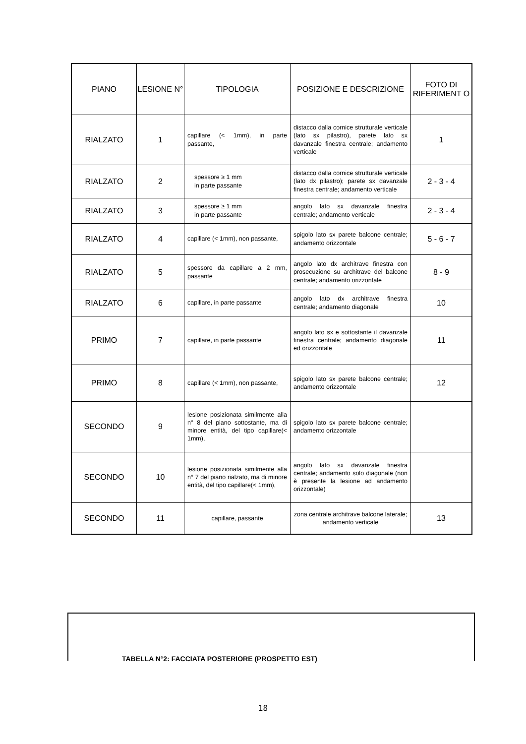| PIANO | LESIONE N° | TIPOLOGIA | POSIZIONE E DESCRIZIONE | FOTO DI RIFERIMENT O |
| --- | --- | --- | --- | --- |
| RIALZATO | 1 | capillare (< 1mm), in parte passante, | distacco dalla cornice strutturale verticale (lato sx pilastro), parete lato sx davanzale finestra centrale; andamento verticale | 1 |
| RIALZATO | 2 | spessore ≥ 1 mm in parte passante | distacco dalla cornice strutturale verticale (lato dx pilastro); parete sx davanzale finestra centrale; andamento verticale | 2 - 3 - 4 |
| RIALZATO | 3 | spessore ≥ 1 mm in parte passante | angolo lato sx davanzale finestra centrale; andamento verticale | 2 - 3 - 4 |
| RIALZATO | 4 | capillare (< 1mm), non passante, | spigolo lato sx parete balcone centrale; andamento orizzontale | 5 - 6 - 7 |
| RIALZATO | 5 | spessore da capillare a 2 mm, passante | angolo lato dx architrave finestra con prosecuzione su architrave del balcone centrale; andamento orizzontale | 8 - 9 |
| RIALZATO | 6 | capillare, in parte passante | angolo lato dx architrave finestra centrale; andamento diagonale | 10 |
| PRIMO | 7 | capillare, in parte passante | angolo lato sx e sottostante il davanzale finestra centrale; andamento diagonale ed orizzontale | 11 |
| PRIMO | 8 | capillare (< 1mm), non passante, | spigolo lato sx parete balcone centrale; andamento orizzontale | 12 |
| SECONDO | 9 | lesione posizionata similmente alla n° 8 del piano sottostante, ma di minore entità, del tipo capillare(< 1mm), | spigolo lato sx parete balcone centrale; andamento orizzontale | |
| SECONDO | 10 | lesione posizionata similmente alla n° 7 del piano rialzato, ma di minore entità, del tipo capillare(< 1mm), | angolo lato sx davanzale finestra centrale; andamento solo diagonale (non è presente la lesione ad andamento orizzontale) | |
| SECONDO | 11 | capillare, passante | zona centrale architrave balcone laterale; andamento verticale | 13 |
TABELLA N°2: FACCIATA POSTERIORE (PROSPETTO EST)
18